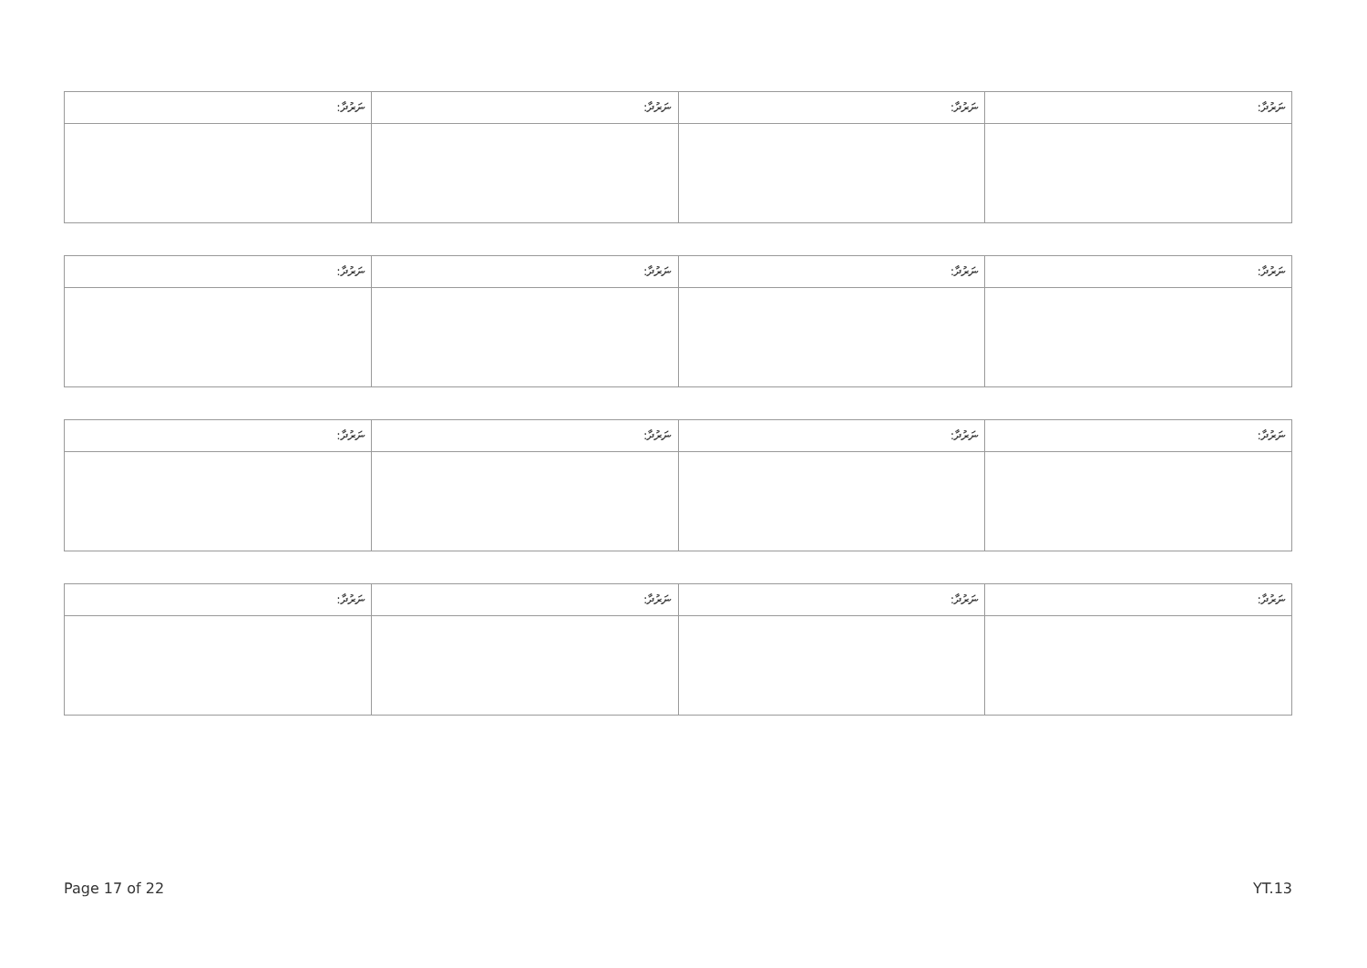| ނަރުދާ: | ނަރުދާ: | ނަރުދާ: | ނަރުދާ: |
| --- | --- | --- | --- |
| ނަރުދާ: | ނަރުދާ: | ނަރުދާ: | ނަރުދާ: |
| --- | --- | --- | --- |
| ނަރުދާ: | ނަރުދާ: | ނަރުދާ: | ނަރުދާ: |
| --- | --- | --- | --- |
| ނަރުދާ: | ނަރުދާ: | ނަރުދާ: | ނަރުދާ: |
| --- | --- | --- | --- |
Page 17 of 22 YT.13